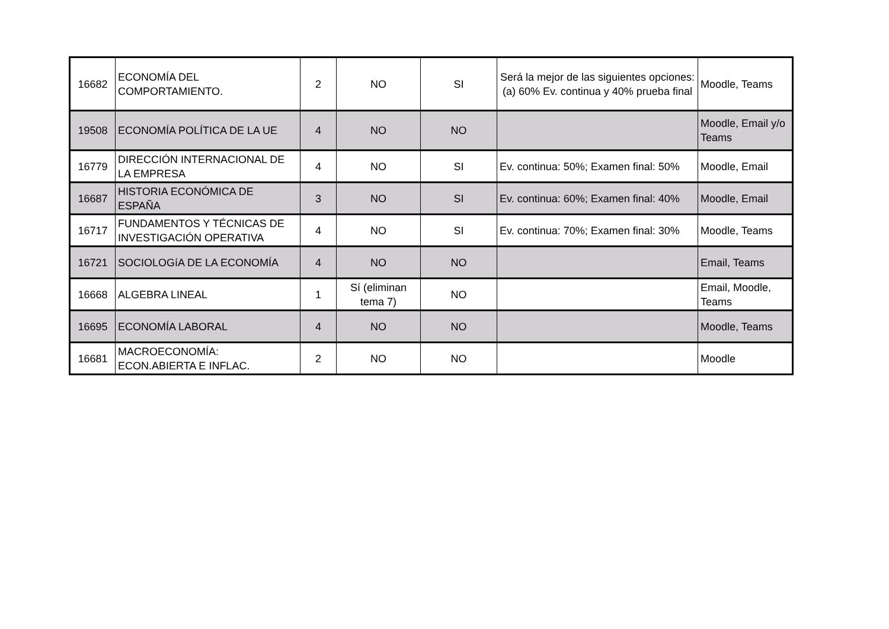| 16682 | ECONOMÍA DEL COMPORTAMIENTO. | 2 | NO | SI | Será la mejor de las siguientes opciones: (a) 60% Ev. continua y 40% prueba final | Moodle, Teams |
| 19508 | ECONOMÍA POLÍTICA DE LA UE | 4 | NO | NO | | Moodle, Email y/o Teams |
| 16779 | DIRECCIÓN INTERNACIONAL DE LA EMPRESA | 4 | NO | SI | Ev. continua: 50%; Examen final: 50% | Moodle, Email |
| 16687 | HISTORIA ECONÓMICA DE ESPAÑA | 3 | NO | SI | Ev. continua: 60%; Examen final: 40% | Moodle, Email |
| 16717 | FUNDAMENTOS Y TÉCNICAS DE INVESTIGACIÓN OPERATIVA | 4 | NO | SI | Ev. continua: 70%; Examen final: 30% | Moodle, Teams |
| 16721 | SOCIOLOGíA DE LA ECONOMÍA | 4 | NO | NO | | Email, Teams |
| 16668 | ALGEBRA LINEAL | 1 | Sí (eliminan tema 7) | NO | | Email, Moodle, Teams |
| 16695 | ECONOMÍA LABORAL | 4 | NO | NO | | Moodle, Teams |
| 16681 | MACROECONOMÍA: ECON.ABIERTA E INFLAC. | 2 | NO | NO | | Moodle |